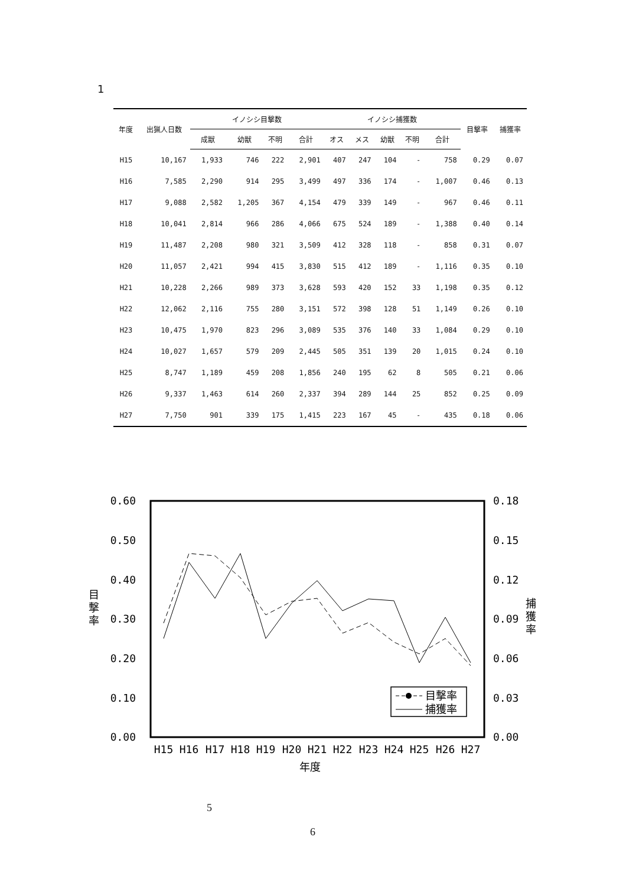1
| 年度 | 出猟人日数 | イノシシ目撃数 | | | | イノシシ捕獲数 | | | | | 目撃率 | 捕獲率 |
| --- | --- | --- | --- | --- | --- | --- | --- | --- | --- | --- | --- | --- |
| | | 成獣 | 幼獣 | 不明 | 合計 | オス | メス | 幼獣 | 不明 | 合計 | | |
| H15 | 10,167 | 1,933 | 746 | 222 | 2,901 | 407 | 247 | 104 | - | 758 | 0.29 | 0.07 |
| H16 | 7,585 | 2,290 | 914 | 295 | 3,499 | 497 | 336 | 174 | - | 1,007 | 0.46 | 0.13 |
| H17 | 9,088 | 2,582 | 1,205 | 367 | 4,154 | 479 | 339 | 149 | - | 967 | 0.46 | 0.11 |
| H18 | 10,041 | 2,814 | 966 | 286 | 4,066 | 675 | 524 | 189 | - | 1,388 | 0.40 | 0.14 |
| H19 | 11,487 | 2,208 | 980 | 321 | 3,509 | 412 | 328 | 118 | - | 858 | 0.31 | 0.07 |
| H20 | 11,057 | 2,421 | 994 | 415 | 3,830 | 515 | 412 | 189 | - | 1,116 | 0.35 | 0.10 |
| H21 | 10,228 | 2,266 | 989 | 373 | 3,628 | 593 | 420 | 152 | 33 | 1,198 | 0.35 | 0.12 |
| H22 | 12,062 | 2,116 | 755 | 280 | 3,151 | 572 | 398 | 128 | 51 | 1,149 | 0.26 | 0.10 |
| H23 | 10,475 | 1,970 | 823 | 296 | 3,089 | 535 | 376 | 140 | 33 | 1,084 | 0.29 | 0.10 |
| H24 | 10,027 | 1,657 | 579 | 209 | 2,445 | 505 | 351 | 139 | 20 | 1,015 | 0.24 | 0.10 |
| H25 | 8,747 | 1,189 | 459 | 208 | 1,856 | 240 | 195 | 62 | 8 | 505 | 0.21 | 0.06 |
| H26 | 9,337 | 1,463 | 614 | 260 | 2,337 | 394 | 289 | 144 | 25 | 852 | 0.25 | 0.09 |
| H27 | 7,750 | 901 | 339 | 175 | 1,415 | 223 | 167 | 45 | - | 435 | 0.18 | 0.06 |
0.60
0.50
0.40
0.30
0.20
0.10
0.00
0.18
0.15
0.12
0.09
0.06
0.03
0.00
目
撃
率
捕
獲
率
H15
H16
H17
H18
H19
H20
H21
H22
H23
H24
H25
H26
H27
年度
目撃率
捕獲率
5
6